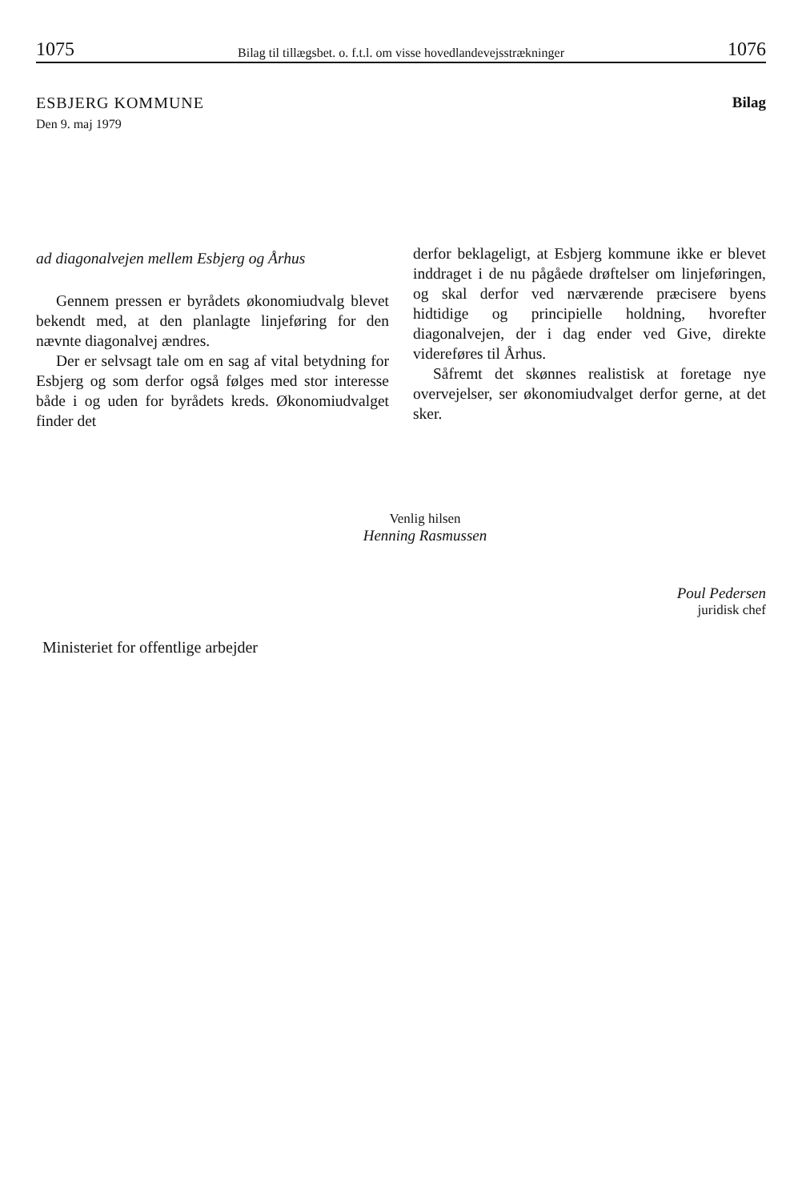1075 Bilag til tillægsbet. o. f.t.l. om visse hovedlandevejsstrækninger 1076
ESBJERG KOMMUNE
Den 9. maj 1979
Bilag
ad diagonalvejen mellem Esbjerg og Århus
Gennem pressen er byrådets økonomiudvalg blevet bekendt med, at den planlagte linjeføring for den nævnte diagonalvej ændres.
Der er selvsagt tale om en sag af vital betydning for Esbjerg og som derfor også følges med stor interesse både i og uden for byrådets kreds. Økonomiudvalget finder det
derfor beklageligt, at Esbjerg kommune ikke er blevet inddraget i de nu pågåede drøftelser om linjeføringen, og skal derfor ved nærværende præcisere byens hidtidige og principielle holdning, hvorefter diagonalvejen, der i dag ender ved Give, direkte videreføres til Århus.
Såfremt det skønnes realistisk at foretage nye overvejelser, ser økonomiudvalget derfor gerne, at det sker.
Venlig hilsen
Henning Rasmussen
Poul Pedersen
juridisk chef
Ministeriet for offentlige arbejder